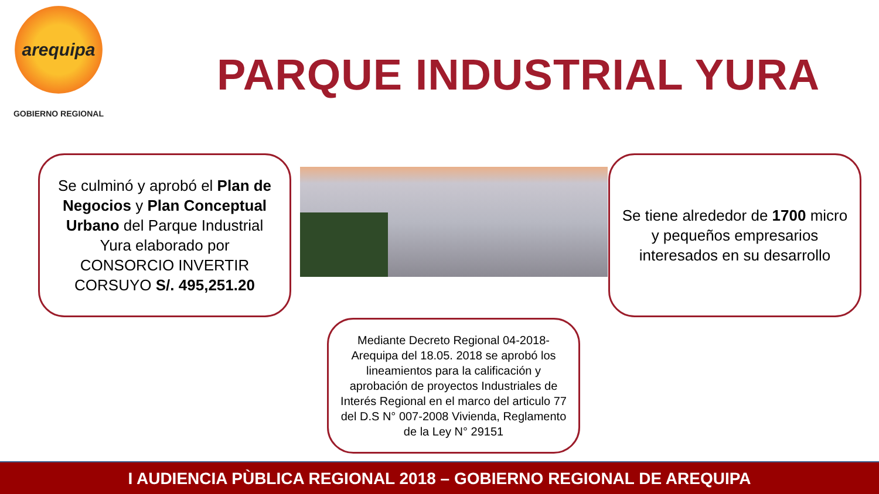arequipa
GOBIERNO REGIONAL
PARQUE INDUSTRIAL YURA
Se culminó y aprobó el Plan de Negocios y Plan Conceptual Urbano del Parque Industrial Yura elaborado por CONSORCIO INVERTIR CORSUYO S/. 495,251.20
Se tiene alrededor de 1700 micro y pequeños empresarios interesados en su desarrollo
Mediante Decreto Regional 04-2018-Arequipa del 18.05. 2018 se aprobó los lineamientos para la calificación y aprobación de proyectos Industriales de Interés Regional en el marco del articulo 77 del D.S N° 007-2008 Vivienda, Reglamento de la Ley N° 29151
I AUDIENCIA PÙBLICA REGIONAL 2018 – GOBIERNO REGIONAL DE AREQUIPA